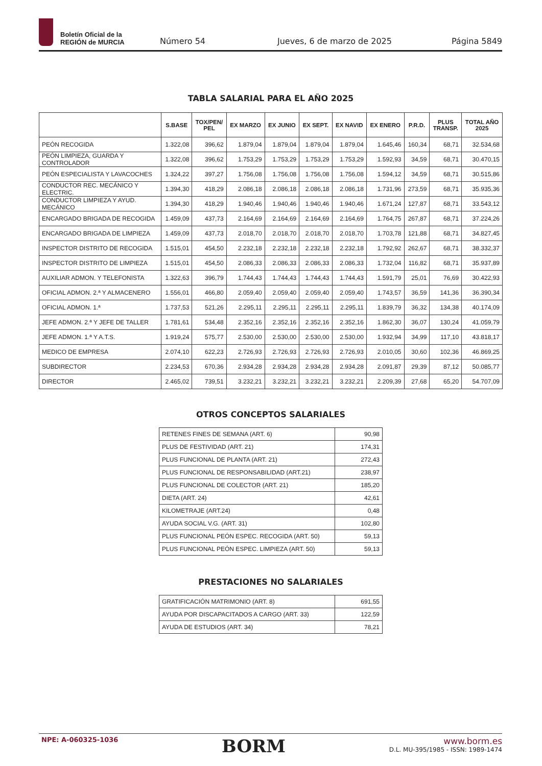Boletín Oficial de la
REGIÓN de MURCIA
Número 54 Jueves, 6 de marzo de 2025 Página 5849
TABLA SALARIAL PARA EL AÑO 2025
| | S.BASE | TOX/PEN/ PEL | EX MARZO | EX JUNIO | EX SEPT. | EX NAVID | EX ENERO | P.R.D. | PLUS TRANSP. | TOTAL AÑO 2025 |
| --- | --- | --- | --- | --- | --- | --- | --- | --- | --- | --- |
| PEÓN RECOGIDA | 1.322,08 | 396,62 | 1.879,04 | 1.879,04 | 1.879,04 | 1.879,04 | 1.645,46 | 160,34 | 68,71 | 32.534,68 |
| PEÓN LIMPIEZA, GUARDA Y CONTROLADOR | 1.322,08 | 396,62 | 1.753,29 | 1.753,29 | 1.753,29 | 1.753,29 | 1.592,93 | 34,59 | 68,71 | 30.470,15 |
| PEÓN ESPECIALISTA Y LAVACOCHES | 1.324,22 | 397,27 | 1.756,08 | 1.756,08 | 1.756,08 | 1.756,08 | 1.594,12 | 34,59 | 68,71 | 30.515,86 |
| CONDUCTOR REC. MECÁNICO Y ELECTRIC. | 1.394,30 | 418,29 | 2.086,18 | 2.086,18 | 2.086,18 | 2.086,18 | 1.731,96 | 273,59 | 68,71 | 35.935,36 |
| CONDUCTOR LIMPIEZA Y AYUD. MECÁNICO | 1.394,30 | 418,29 | 1.940,46 | 1.940,46 | 1.940,46 | 1.940,46 | 1.671,24 | 127,87 | 68,71 | 33.543,12 |
| ENCARGADO BRIGADA DE RECOGIDA | 1.459,09 | 437,73 | 2.164,69 | 2.164,69 | 2.164,69 | 2.164,69 | 1.764,75 | 267,87 | 68,71 | 37.224,26 |
| ENCARGADO BRIGADA DE LIMPIEZA | 1.459,09 | 437,73 | 2.018,70 | 2.018,70 | 2.018,70 | 2.018,70 | 1.703,78 | 121,88 | 68,71 | 34.827,45 |
| INSPECTOR DISTRITO DE RECOGIDA | 1.515,01 | 454,50 | 2.232,18 | 2.232,18 | 2.232,18 | 2.232,18 | 1.792,92 | 262,67 | 68,71 | 38.332,37 |
| INSPECTOR DISTRITO DE LIMPIEZA | 1.515,01 | 454,50 | 2.086,33 | 2.086,33 | 2.086,33 | 2.086,33 | 1.732,04 | 116,82 | 68,71 | 35.937,89 |
| AUXILIAR ADMON. Y TELEFONISTA | 1.322,63 | 396,79 | 1.744,43 | 1.744,43 | 1.744,43 | 1.744,43 | 1.591,79 | 25,01 | 76,69 | 30.422,93 |
| OFICIAL ADMON. 2.ª Y ALMACENERO | 1.556,01 | 466,80 | 2.059,40 | 2.059,40 | 2.059,40 | 2.059,40 | 1.743,57 | 36,59 | 141,36 | 36.390,34 |
| OFICIAL ADMON. 1.ª | 1.737,53 | 521,26 | 2.295,11 | 2.295,11 | 2.295,11 | 2.295,11 | 1.839,79 | 36,32 | 134,38 | 40.174,09 |
| JEFE ADMON. 2.ª Y JEFE DE TALLER | 1.781,61 | 534,48 | 2.352,16 | 2.352,16 | 2.352,16 | 2.352,16 | 1.862,30 | 36,07 | 130,24 | 41.059,79 |
| JEFE ADMON. 1.ª Y A.T.S. | 1.919,24 | 575,77 | 2.530,00 | 2.530,00 | 2.530,00 | 2.530,00 | 1.932,94 | 34,99 | 117,10 | 43.818,17 |
| MEDICO DE EMPRESA | 2.074,10 | 622,23 | 2.726,93 | 2.726,93 | 2.726,93 | 2.726,93 | 2.010,05 | 30,60 | 102,36 | 46.869,25 |
| SUBDIRECTOR | 2.234,53 | 670,36 | 2.934,28 | 2.934,28 | 2.934,28 | 2.934,28 | 2.091,87 | 29,39 | 87,12 | 50.085,77 |
| DIRECTOR | 2.465,02 | 739,51 | 3.232,21 | 3.232,21 | 3.232,21 | 3.232,21 | 2.209,39 | 27,68 | 65,20 | 54.707,09 |
OTROS CONCEPTOS SALARIALES
| RETENES FINES DE SEMANA (ART. 6) | 90,98 |
| PLUS DE FESTIVIDAD (ART. 21) | 174,31 |
| PLUS FUNCIONAL DE PLANTA (ART. 21) | 272,43 |
| PLUS FUNCIONAL DE RESPONSABILIDAD (ART.21) | 238,97 |
| PLUS FUNCIONAL DE COLECTOR (ART. 21) | 185,20 |
| DIETA (ART. 24) | 42,61 |
| KILOMETRAJE (ART.24) | 0,48 |
| AYUDA SOCIAL V.G. (ART. 31) | 102,80 |
| PLUS FUNCIONAL PEÓN ESPEC. RECOGIDA (ART. 50) | 59,13 |
| PLUS FUNCIONAL PEÓN ESPEC. LIMPIEZA (ART. 50) | 59,13 |
PRESTACIONES NO SALARIALES
| GRATIFICACIÓN MATRIMONIO (ART. 8) | 691,55 |
| AYUDA POR DISCAPACITADOS A CARGO (ART. 33) | 122,59 |
| AYUDA DE ESTUDIOS (ART. 34) | 78,21 |
NPE: A-060325-1036 BORM
www.borm.es
D.L. MU-395/1985 - ISSN: 1989-1474